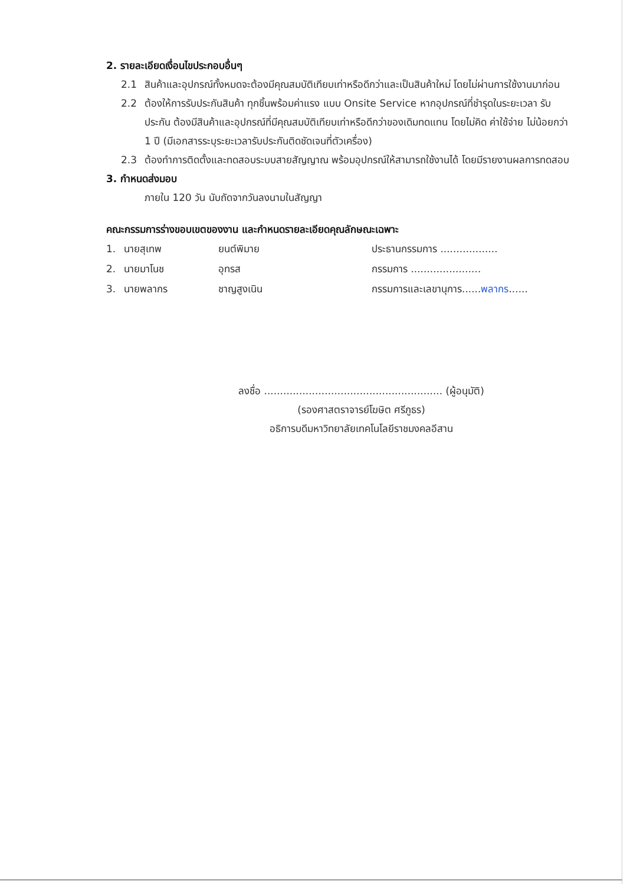2. รายละเอียดเงื่อนไขประกอบอื่นๆ
2.1 สินค้าและอุปกรณ์ทั้งหมดจะต้องมีคุณสมบัติเทียบเท่าหรือดีกว่าและเป็นสินค้าใหม่ โดยไม่ผ่านการใช้งานมาก่อน
2.2 ต้องให้การรับประกันสินค้า ทุกชิ้นพร้อมค่าแรง แบบ Onsite Service หากอุปกรณ์ที่ชำรุดในระยะเวลา รับประกัน ต้องมีสินค้าและอุปกรณ์ที่มีคุณสมบัติเทียบเท่าหรือดีกว่าของเดิมทดแทน โดยไม่คิด ค่าใช้จ่าย ไม่น้อยกว่า 1 ปี (มีเอกสารระบุระยะเวลารับประกันติดชัดเจนที่ตัวเครื่อง)
2.3 ต้องทำการติดตั้งและทดสอบระบบสายสัญญาณ พร้อมอุปกรณ์ให้สามารถใช้งานได้ โดยมีรายงานผลการทดสอบ
3. กำหนดส่งมอบ
ภายใน 120 วัน นับถัดจากวันลงนามในสัญญา
คณะกรรมการร่างขอบเขตของงาน และกำหนดรายละเอียดคุณลักษณะเฉพาะ
| 1. | นายสุเทพ | ยนต์พิมาย | ประธานกรรมการ .................. |
| 2. | นายมาโนช | อุทรส | กรรมการ ...................... |
| 3. | นายพลากร | ชาญสูงเนิน | กรรมการและเลขานุการ...... พลากร ...... |
ลงชื่อ ........................................................ (ผู้อนุมัติ)
(รองศาสตราจารย์โฆษิต ศรีภูธร)
อธิการบดีมหาวิทยาลัยเทคโนโลยีราชมงคลอีสาน